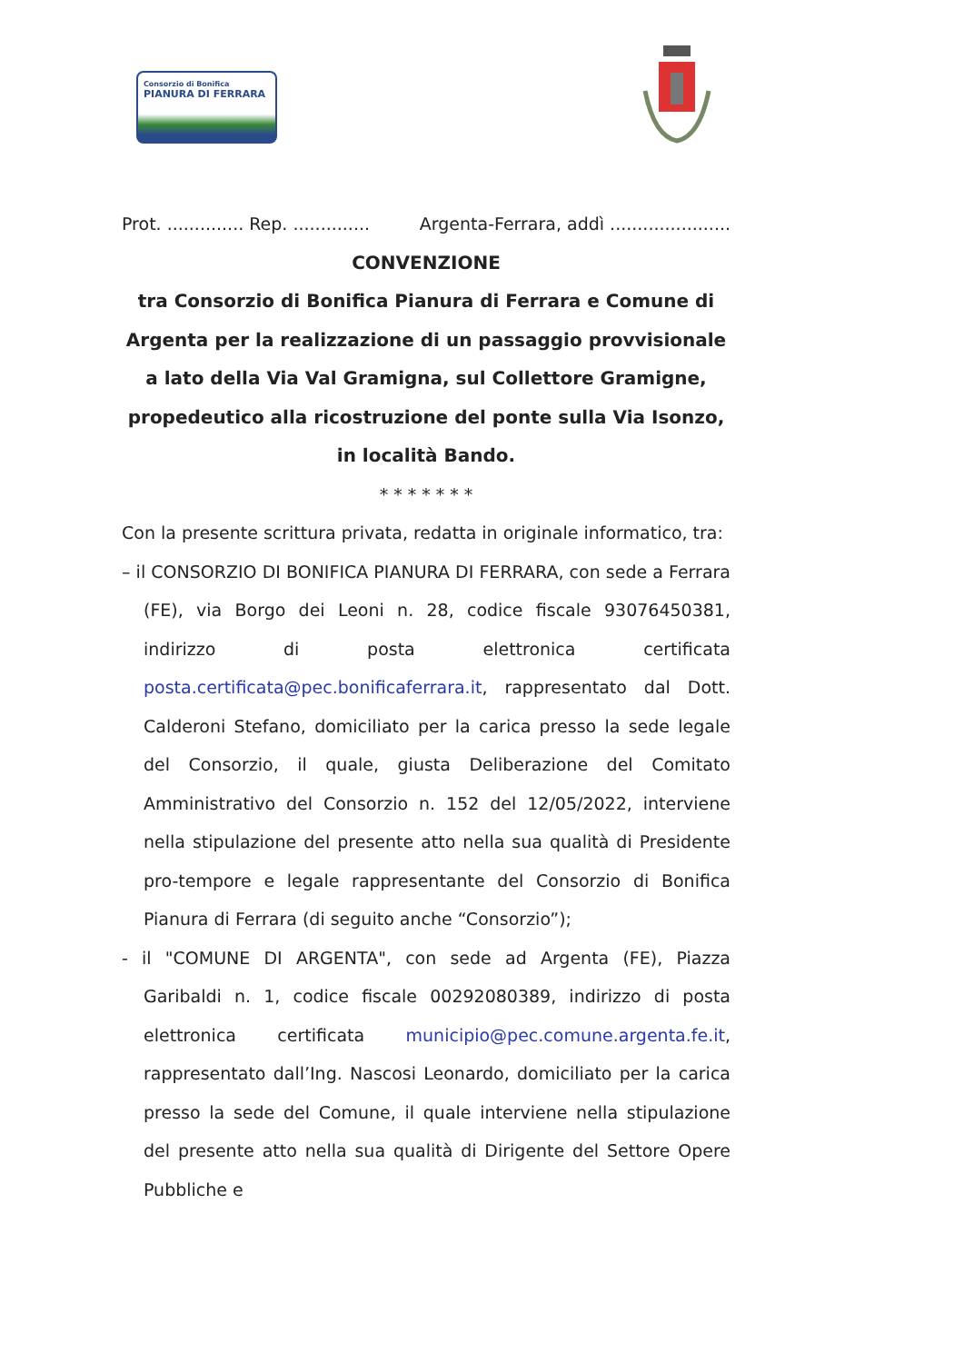Consorzio di Bonifica
PIANURA DI FERRARA
Prot. .............. Rep. .............. Argenta-Ferrara, addì ......................
CONVENZIONE
tra Consorzio di Bonifica Pianura di Ferrara e Comune di Argenta per la realizzazione di un passaggio provvisionale a lato della Via Val Gramigna, sul Collettore Gramigne, propedeutico alla ricostruzione del ponte sulla Via Isonzo, in località Bando.
* * * * * * *
Con la presente scrittura privata, redatta in originale informatico, tra:
– il CONSORZIO DI BONIFICA PIANURA DI FERRARA, con sede a Ferrara (FE), via Borgo dei Leoni n. 28, codice fiscale 93076450381, indirizzo di posta elettronica certificata posta.certificata@pec.bonificaferrara.it, rappresentato dal Dott. Calderoni Stefano, domiciliato per la carica presso la sede legale del Consorzio, il quale, giusta Deliberazione del Comitato Amministrativo del Consorzio n. 152 del 12/05/2022, interviene nella stipulazione del presente atto nella sua qualità di Presidente pro-tempore e legale rappresentante del Consorzio di Bonifica Pianura di Ferrara (di seguito anche “Consorzio”);
- il "COMUNE DI ARGENTA", con sede ad Argenta (FE), Piazza Garibaldi n. 1, codice fiscale 00292080389, indirizzo di posta elettronica certificata municipio@pec.comune.argenta.fe.it, rappresentato dall’Ing. Nascosi Leonardo, domiciliato per la carica presso la sede del Comune, il quale interviene nella stipulazione del presente atto nella sua qualità di Dirigente del Settore Opere Pubbliche e